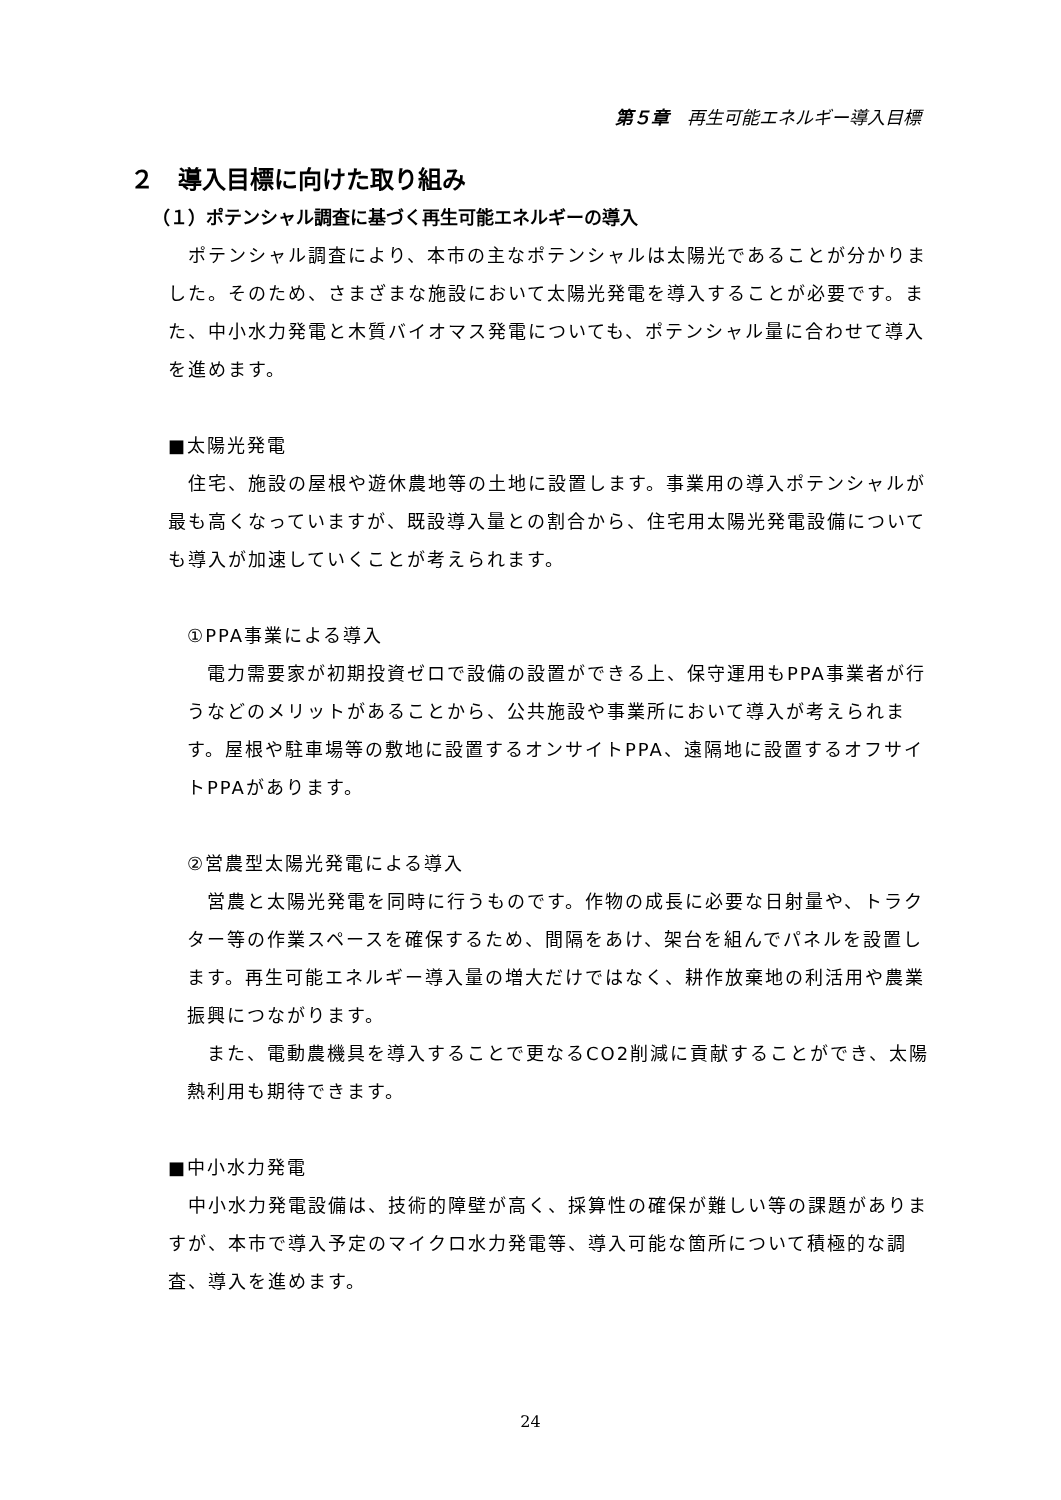第５章　再生可能エネルギー導入目標
２　導入目標に向けた取り組み
（１）ポテンシャル調査に基づく再生可能エネルギーの導入
　ポテンシャル調査により、本市の主なポテンシャルは太陽光であることが分かりました。そのため、さまざまな施設において太陽光発電を導入することが必要です。また、中小水力発電と木質バイオマス発電についても、ポテンシャル量に合わせて導入を進めます。
■太陽光発電
　住宅、施設の屋根や遊休農地等の土地に設置します。事業用の導入ポテンシャルが最も高くなっていますが、既設導入量との割合から、住宅用太陽光発電設備についても導入が加速していくことが考えられます。
①PPA事業による導入
　電力需要家が初期投資ゼロで設備の設置ができる上、保守運用もPPA事業者が行うなどのメリットがあることから、公共施設や事業所において導入が考えられます。屋根や駐車場等の敷地に設置するオンサイトPPA、遠隔地に設置するオフサイトPPAがあります。
②営農型太陽光発電による導入
　営農と太陽光発電を同時に行うものです。作物の成長に必要な日射量や、トラクター等の作業スペースを確保するため、間隔をあけ、架台を組んでパネルを設置します。再生可能エネルギー導入量の増大だけではなく、耕作放棄地の利活用や農業振興につながります。
　また、電動農機具を導入することで更なるCO2削減に貢献することができ、太陽熱利用も期待できます。
■中小水力発電
　中小水力発電設備は、技術的障壁が高く、採算性の確保が難しい等の課題がありますが、本市で導入予定のマイクロ水力発電等、導入可能な箇所について積極的な調査、導入を進めます。
24